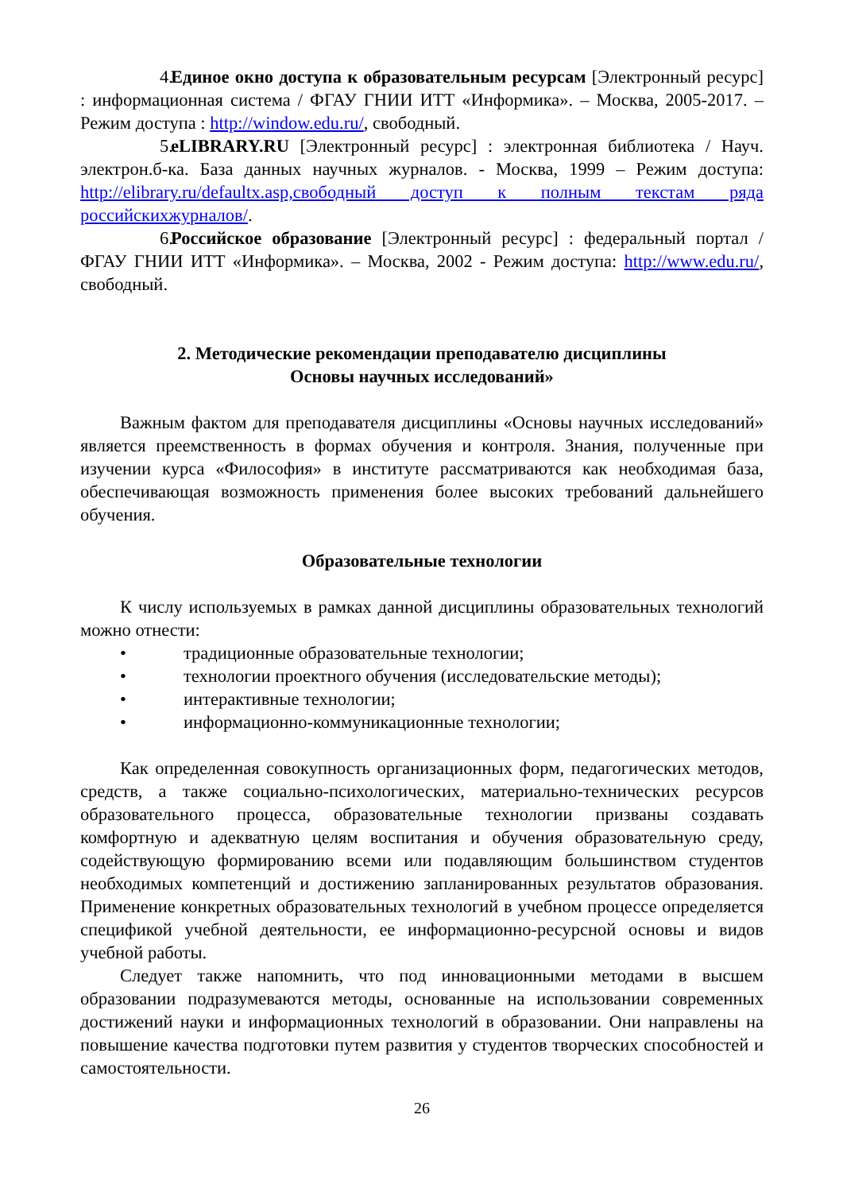4. Единое окно доступа к образовательным ресурсам [Электронный ресурс] : информационная система / ФГАУ ГНИИ ИТТ «Информика». – Москва, 2005-2017. – Режим доступа : http://window.edu.ru/, свободный.
5. eLIBRARY.RU [Электронный ресурс] : электронная библиотека / Науч. электрон.б-ка. База данных научных журналов. - Москва, 1999 – Режим доступа: http://elibrary.ru/defaultx.asp,свободный доступ к полным текстам ряда российскихжурналов/.
6. Российское образование [Электронный ресурс] : федеральный портал / ФГАУ ГНИИ ИТТ «Информика». – Москва, 2002 - Режим доступа: http://www.edu.ru/, свободный.
2. Методические рекомендации преподавателю дисциплины
Основы научных исследований»
Важным фактом для преподавателя дисциплины «Основы научных исследований» является преемственность в формах обучения и контроля. Знания, полученные при изучении курса «Философия» в институте рассматриваются как необходимая база, обеспечивающая возможность применения более высоких требований дальнейшего обучения.
Образовательные технологии
К числу используемых в рамках данной дисциплины образовательных технологий можно отнести:
• традиционные образовательные технологии;
• технологии проектного обучения (исследовательские методы);
• интерактивные технологии;
• информационно-коммуникационные технологии;
Как определенная совокупность организационных форм, педагогических методов, средств, а также социально-психологических, материально-технических ресурсов образовательного процесса, образовательные технологии призваны создавать комфортную и адекватную целям воспитания и обучения образовательную среду, содействующую формированию всеми или подавляющим большинством студентов необходимых компетенций и достижению запланированных результатов образования. Применение конкретных образовательных технологий в учебном процессе определяется спецификой учебной деятельности, ее информационно-ресурсной основы и видов учебной работы.
Следует также напомнить, что под инновационными методами в высшем образовании подразумеваются методы, основанные на использовании современных достижений науки и информационных технологий в образовании. Они направлены на повышение качества подготовки путем развития у студентов творческих способностей и самостоятельности.
26